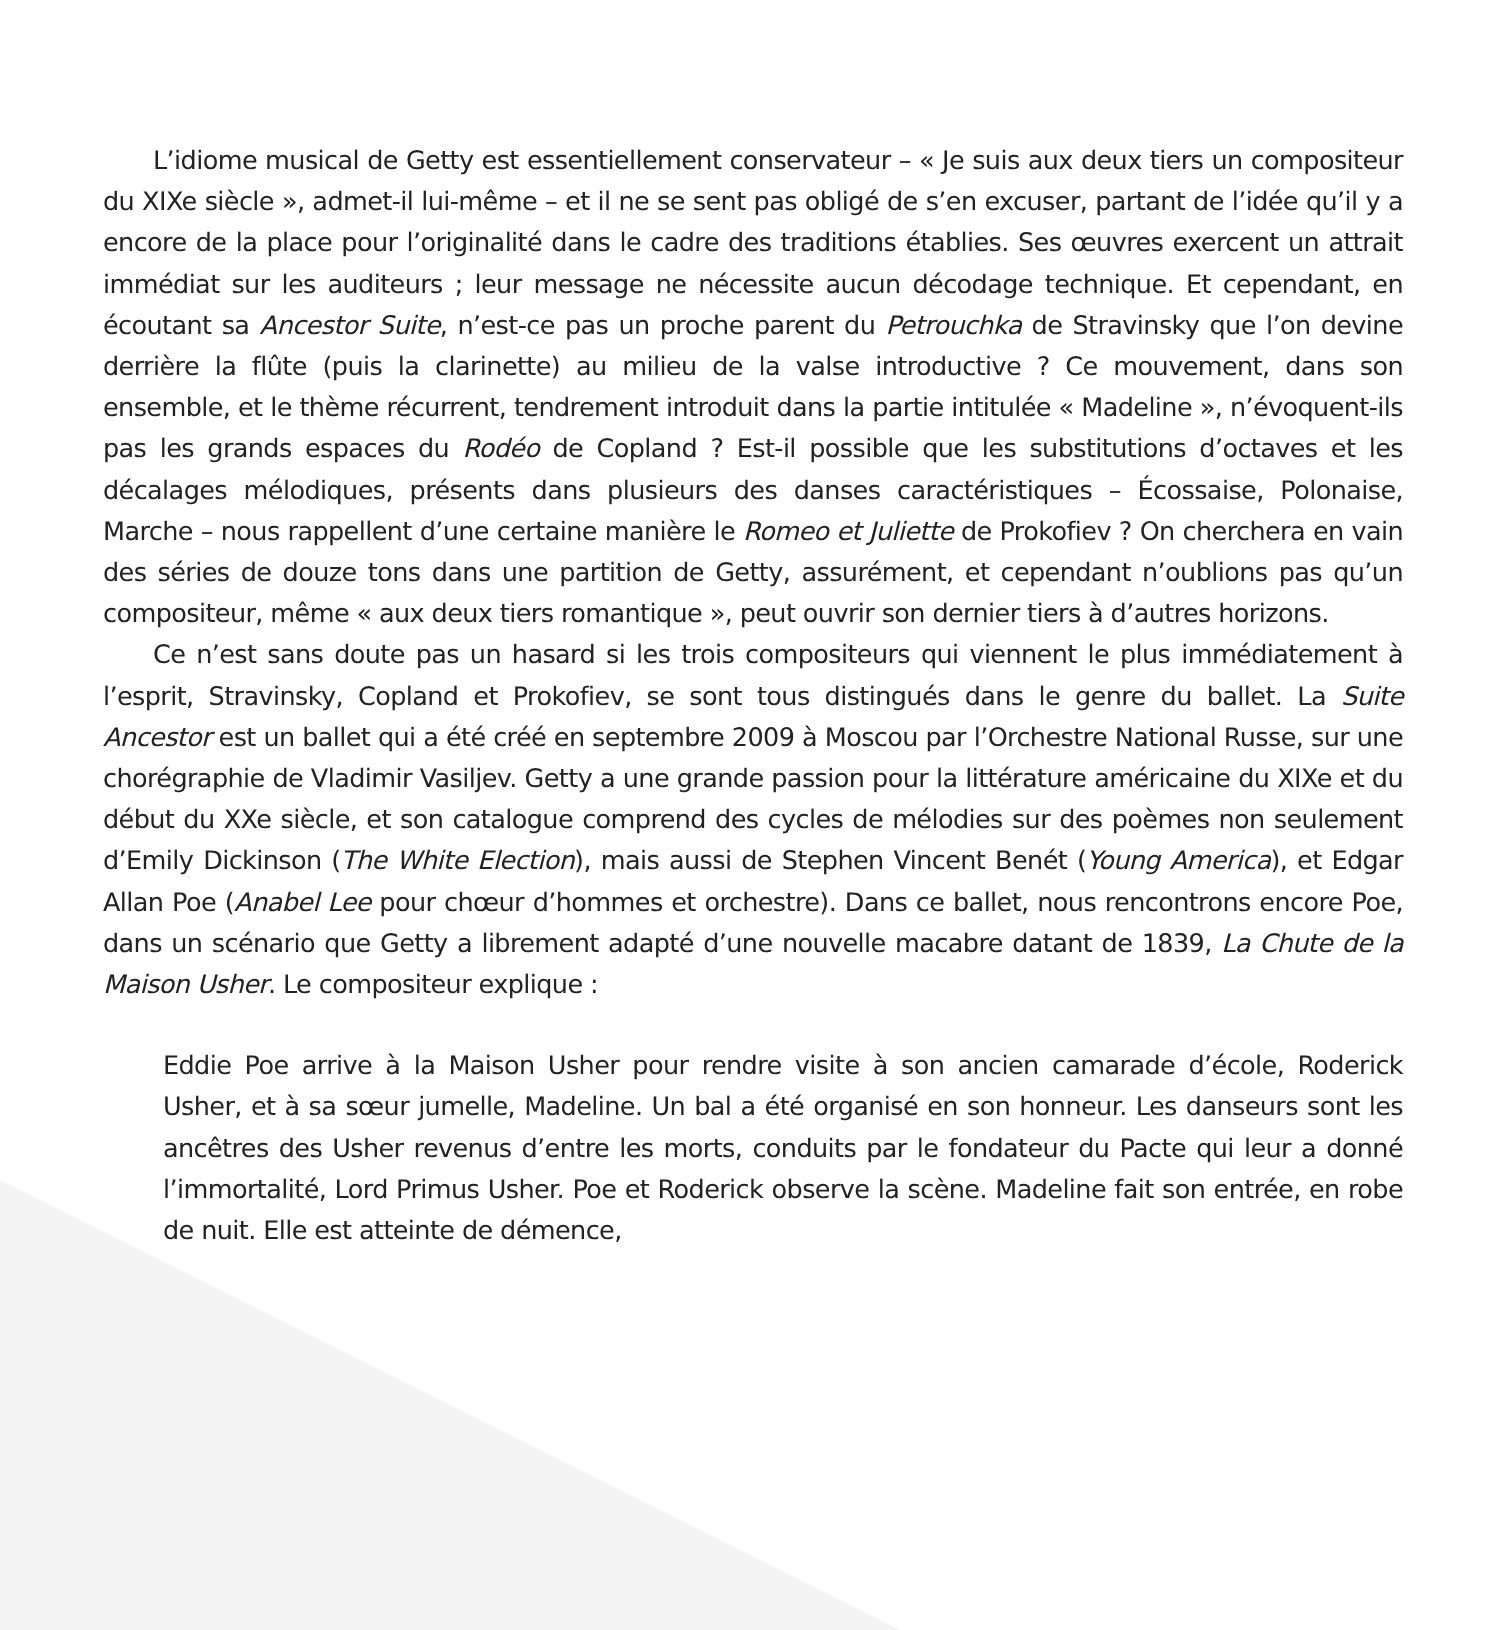L’idiome musical de Getty est essentiellement conservateur – « Je suis aux deux tiers un compositeur du XIXe siècle », admet-il lui-même – et il ne se sent pas obligé de s’en excuser, partant de l’idée qu’il y a encore de la place pour l’originalité dans le cadre des traditions établies. Ses œuvres exercent un attrait immédiat sur les auditeurs ; leur message ne nécessite aucun décodage technique. Et cependant, en écoutant sa Ancestor Suite, n’est-ce pas un proche parent du Petrouchka de Stravinsky que l’on devine derrière la flûte (puis la clarinette) au milieu de la valse introductive ? Ce mouvement, dans son ensemble, et le thème récurrent, tendrement introduit dans la partie intitulée « Madeline », n’évoquent-ils pas les grands espaces du Rodéo de Copland ? Est-il possible que les substitutions d’octaves et les décalages mélodiques, présents dans plusieurs des danses caractéristiques – Écossaise, Polonaise, Marche – nous rappellent d’une certaine manière le Romeo et Juliette de Prokofiev ? On cherchera en vain des séries de douze tons dans une partition de Getty, assurément, et cependant n’oublions pas qu’un compositeur, même « aux deux tiers romantique », peut ouvrir son dernier tiers à d’autres horizons.
Ce n’est sans doute pas un hasard si les trois compositeurs qui viennent le plus immédiatement à l’esprit, Stravinsky, Copland et Prokofiev, se sont tous distingués dans le genre du ballet. La Suite Ancestor est un ballet qui a été créé en septembre 2009 à Moscou par l’Orchestre National Russe, sur une chorégraphie de Vladimir Vasiljev. Getty a une grande passion pour la littérature américaine du XIXe et du début du XXe siècle, et son catalogue comprend des cycles de mélodies sur des poèmes non seulement d’Emily Dickinson (The White Election), mais aussi de Stephen Vincent Benét (Young America), et Edgar Allan Poe (Anabel Lee pour chœur d’hommes et orchestre). Dans ce ballet, nous rencontrons encore Poe, dans un scénario que Getty a librement adapté d’une nouvelle macabre datant de 1839, La Chute de la Maison Usher. Le compositeur explique :
Eddie Poe arrive à la Maison Usher pour rendre visite à son ancien camarade d’école, Roderick Usher, et à sa sœur jumelle, Madeline. Un bal a été organisé en son honneur. Les danseurs sont les ancêtres des Usher revenus d’entre les morts, conduits par le fondateur du Pacte qui leur a donné l’immortalité, Lord Primus Usher. Poe et Roderick observe la scène. Madeline fait son entrée, en robe de nuit. Elle est atteinte de démence,